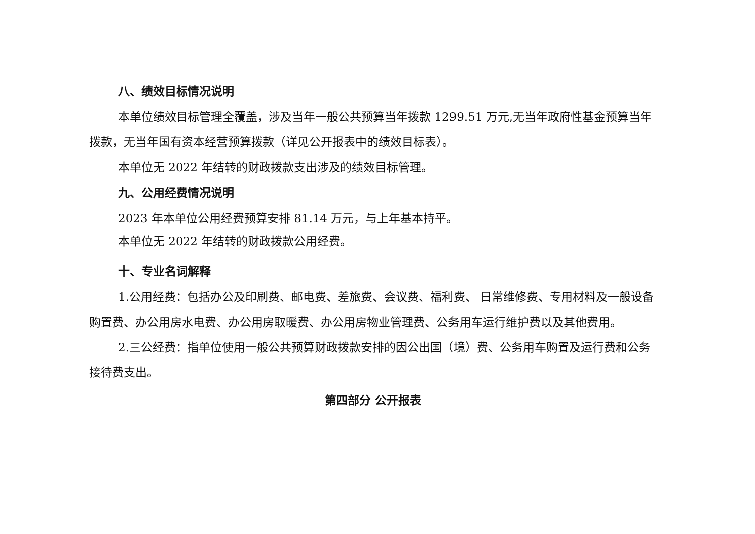八、绩效目标情况说明
本单位绩效目标管理全覆盖，涉及当年一般公共预算当年拨款 1299.51 万元,无当年政府性基金预算当年拨款，无当年国有资本经营预算拨款（详见公开报表中的绩效目标表）。
本单位无 2022 年结转的财政拨款支出涉及的绩效目标管理。
九、公用经费情况说明
2023 年本单位公用经费预算安排 81.14 万元，与上年基本持平。
本单位无 2022 年结转的财政拨款公用经费。
十、专业名词解释
1.公用经费：包括办公及印刷费、邮电费、差旅费、会议费、福利费、 日常维修费、专用材料及一般设备购置费、办公用房水电费、办公用房取暖费、办公用房物业管理费、公务用车运行维护费以及其他费用。
2.三公经费：指单位使用一般公共预算财政拨款安排的因公出国（境）费、公务用车购置及运行费和公务接待费支出。
第四部分 公开报表